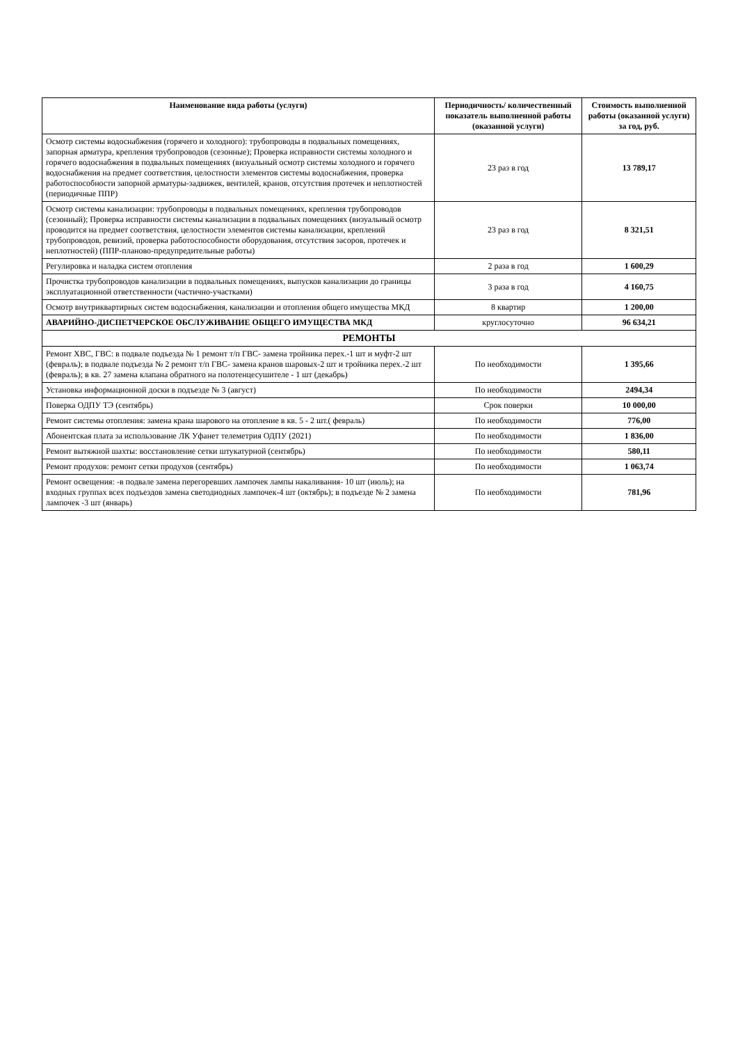| Наименование вида работы (услуги) | Периодичность/ количественный показатель выполненной работы (оказанной услуги) | Стоимость выполненной работы (оказанной услуги) за год, руб. |
| --- | --- | --- |
| Осмотр системы водоснабжения (горячего и холодного): трубопроводы в подвальных помещениях, запорная арматура, крепления трубопроводов (сезонные); Проверка исправности системы холодного и горячего водоснабжения в подвальных помещениях (визуальный осмотр системы холодного и горячего водоснабжения на предмет соответствия, целостности элементов системы водоснабжения, проверка работоспособности запорной арматуры-задвижек, вентилей, кранов, отсутствия протечек и неплотностей (периодичные ППР) | 23 раз в год | 13 789,17 |
| Осмотр системы канализации: трубопроводы в подвальных помещениях, крепления трубопроводов (сезонный); Проверка исправности системы канализации в подвальных помещениях (визуальный осмотр проводится на предмет соответствия, целостности элементов системы канализации, креплений трубопроводов, ревизий, проверка работоспособности оборудования, отсутствия засоров, протечек и неплотностей) (ППР-планово-предупредительные работы) | 23 раз в год | 8 321,51 |
| Регулировка и наладка систем отопления | 2 раза в год | 1 600,29 |
| Прочистка трубопроводов канализации в подвальных помещениях, выпусков канализации до границы эксплуатационной ответственности (частично-участками) | 3 раза в год | 4 160,75 |
| Осмотр внутриквартирных систем водоснабжения, канализации и отопления общего имущества МКД | 8 квартир | 1 200,00 |
| АВАРИЙНО-ДИСПЕТЧЕРСКОЕ ОБСЛУЖИВАНИЕ ОБЩЕГО ИМУЩЕСТВА МКД | круглосуточно | 96 634,21 |
| РЕМОНТЫ | | |
| Ремонт ХВС, ГВС: в подвале подъезда № 1 ремонт т/п ГВС- замена тройника перех.-1 шт и муфт-2 шт (февраль); в подвале подъезда № 2 ремонт т/п ГВС- замена кранов шаровых-2 шт и тройника перех.-2 шт (февраль); в кв. 27 замена клапана обратного на полотенцесушителе - 1 шт (декабрь) | По необходимости | 1 395,66 |
| Установка информационной доски в подъезде № 3 (август) | По необходимости | 2494,34 |
| Поверка ОДПУ ТЭ (сентябрь) | Срок поверки | 10 000,00 |
| Ремонт системы отопления: замена крана шарового на отопление в кв. 5 - 2 шт.( февраль) | По необходимости | 776,00 |
| Абонентская плата за использование ЛК Уфанет телеметрия ОДПУ (2021) | По необходимости | 1 836,00 |
| Ремонт вытяжной шахты: восстановление сетки штукатурной (сентябрь) | По необходимости | 580,11 |
| Ремонт продухов: ремонт сетки продухов (сентябрь) | По необходимости | 1 063,74 |
| Ремонт освещения: -в подвале замена перегоревших лампочек лампы накаливания- 10 шт (июль); на входных группах всех подъездов замена светодиодных лампочек-4 шт (октябрь); в подъезде № 2 замена лампочек -3 шт (январь) | По необходимости | 781,96 |